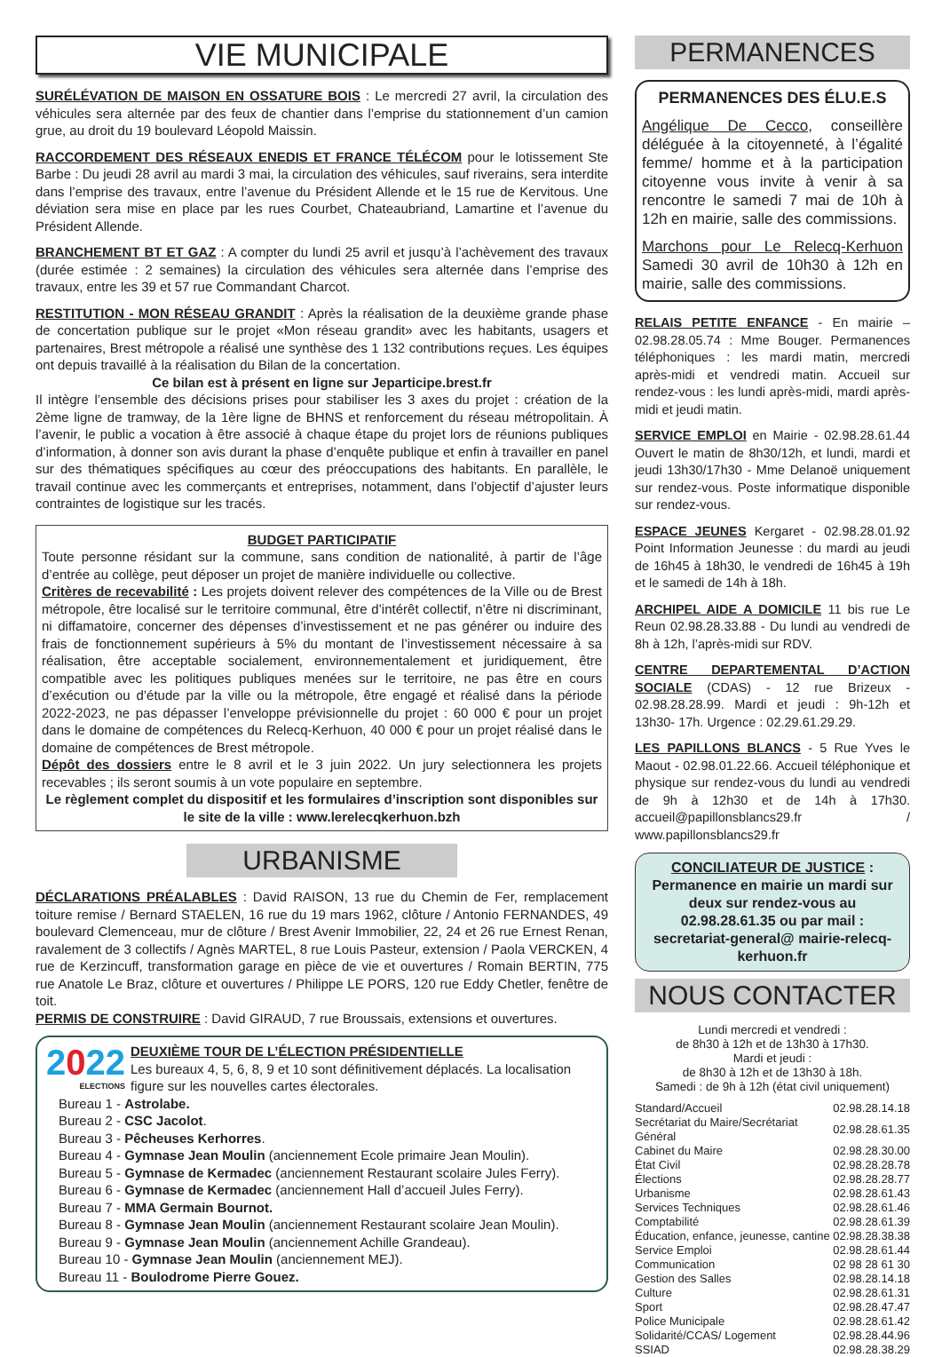VIE MUNICIPALE
SURÉLÉVATION DE MAISON EN OSSATURE BOIS : Le mercredi 27 avril, la circulation des véhicules sera alternée par des feux de chantier dans l’emprise du stationnement d’un camion grue, au droit du 19 boulevard Léopold Maissin.
RACCORDEMENT DES RÉSEAUX ENEDIS ET FRANCE TÉLÉCOM pour le lotissement Ste Barbe : Du jeudi 28 avril au mardi 3 mai, la circulation des véhicules, sauf riverains, sera interdite dans l’emprise des travaux, entre l’avenue du Président Allende et le 15 rue de Kervitous. Une déviation sera mise en place par les rues Courbet, Chateaubriand, Lamartine et l’avenue du Président Allende.
BRANCHEMENT BT ET GAZ : A compter du lundi 25 avril et jusqu’à l’achèvement des travaux (durée estimée : 2 semaines) la circulation des véhicules sera alternée dans l’emprise des travaux, entre les 39 et 57 rue Commandant Charcot.
RESTITUTION - MON RÉSEAU GRANDIT : Après la réalisation de la deuxième grande phase de concertation publique sur le projet «Mon réseau grandit» avec les habitants, usagers et partenaires, Brest métropole a réalisé une synthèse des 1 132 contributions reçues. Les équipes ont depuis travaillé à la réalisation du Bilan de la concertation.
Ce bilan est à présent en ligne sur Jeparticipe.brest.fr
Il intègre l’ensemble des décisions prises pour stabiliser les 3 axes du projet : création de la 2ème ligne de tramway, de la 1ère ligne de BHNS et renforcement du réseau métropolitain. À l’avenir, le public a vocation à être associé à chaque étape du projet lors de réunions publiques d’information, à donner son avis durant la phase d’enquête publique et enfin à travailler en panel sur des thématiques spécifiques au cœur des préoccupations des habitants. En parallèle, le travail continue avec les commerçants et entreprises, notamment, dans l’objectif d’ajuster leurs contraintes de logistique sur les tracés.
BUDGET PARTICIPATIF
Toute personne résidant sur la commune, sans condition de nationalité, à partir de l’âge d’entrée au collège, peut déposer un projet de manière individuelle ou collective.
Critères de recevabilité : Les projets doivent relever des compétences de la Ville ou de Brest métropole, être localisé sur le territoire communal, être d’intérêt collectif, n’être ni discriminant, ni diffamatoire, concerner des dépenses d’investissement et ne pas générer ou induire des frais de fonctionnement supérieurs à 5% du montant de l’investissement nécessaire à sa réalisation, être acceptable socialement, environnementalement et juridiquement, être compatible avec les politiques publiques menées sur le territoire, ne pas être en cours d’exécution ou d’étude par la ville ou la métropole, être engagé et réalisé dans la période 2022-2023, ne pas dépasser l’enveloppe prévisionnelle du projet : 60 000 € pour un projet dans le domaine de compétences du Relecq-Kerhuon, 40 000 € pour un projet réalisé dans le domaine de compétences de Brest métropole.
Dépôt des dossiers entre le 8 avril et le 3 juin 2022. Un jury selectionnera les projets recevables ; ils seront soumis à un vote populaire en septembre.
Le règlement complet du dispositif et les formulaires d’inscription sont disponibles sur le site de la ville : www.lerelecqkerhuon.bzh
URBANISME
DÉCLARATIONS PRÉALABLES : David RAISON, 13 rue du Chemin de Fer, remplacement toiture remise / Bernard STAELEN, 16 rue du 19 mars 1962, clôture / Antonio FERNANDES, 49 boulevard Clemenceau, mur de clôture / Brest Avenir Immobilier, 22, 24 et 26 rue Ernest Renan, ravalement de 3 collectifs / Agnès MARTEL, 8 rue Louis Pasteur, extension / Paola VERCKEN, 4 rue de Kerzincuff, transformation garage en pièce de vie et ouvertures / Romain BERTIN, 775 rue Anatole Le Braz, clôture et ouvertures / Philippe LE PORS, 120 rue Eddy Chetler, fenêtre de toit.
PERMIS DE CONSTRUIRE : David GIRAUD, 7 rue Broussais, extensions et ouvertures.
2022
ELECTIONS
DEUXIÈME TOUR DE L’ÉLECTION PRÉSIDENTIELLE
Les bureaux 4, 5, 6, 8, 9 et 10 sont définitivement déplacés. La localisation figure sur les nouvelles cartes électorales.
Bureau 1 - Astrolabe.
Bureau 2 - CSC Jacolot.
Bureau 3 - Pêcheuses Kerhorres.
Bureau 4 - Gymnase Jean Moulin (anciennement Ecole primaire Jean Moulin).
Bureau 5 - Gymnase de Kermadec (anciennement Restaurant scolaire Jules Ferry).
Bureau 6 - Gymnase de Kermadec (anciennement Hall d’accueil Jules Ferry).
Bureau 7 - MMA Germain Bournot.
Bureau 8 - Gymnase Jean Moulin (anciennement Restaurant scolaire Jean Moulin).
Bureau 9 - Gymnase Jean Moulin (anciennement Achille Grandeau).
Bureau 10 - Gymnase Jean Moulin (anciennement MEJ).
Bureau 11 - Boulodrome Pierre Gouez.
PERMANENCES
PERMANENCES DES ÉLU.E.S
Angélique De Cecco, conseillère déléguée à la citoyenneté, à l’égalité femme/ homme et à la participation citoyenne vous invite à venir à sa rencontre le samedi 7 mai de 10h à 12h en mairie, salle des commissions.
Marchons pour Le Relecq-Kerhuon Samedi 30 avril de 10h30 à 12h en mairie, salle des commissions.
RELAIS PETITE ENFANCE - En mairie – 02.98.28.05.74 : Mme Bouger. Permanences téléphoniques : les mardi matin, mercredi après-midi et vendredi matin. Accueil sur rendez-vous : les lundi après-midi, mardi après-midi et jeudi matin.
SERVICE EMPLOI en Mairie - 02.98.28.61.44 Ouvert le matin de 8h30/12h, et lundi, mardi et jeudi 13h30/17h30 - Mme Delanoë uniquement sur rendez-vous. Poste informatique disponible sur rendez-vous.
ESPACE JEUNES Kergaret - 02.98.28.01.92 Point Information Jeunesse : du mardi au jeudi de 16h45 à 18h30, le vendredi de 16h45 à 19h et le samedi de 14h à 18h.
ARCHIPEL AIDE A DOMICILE 11 bis rue Le Reun 02.98.28.33.88 - Du lundi au vendredi de 8h à 12h, l’après-midi sur RDV.
CENTRE DEPARTEMENTAL D’ACTION SOCIALE (CDAS) - 12 rue Brizeux - 02.98.28.28.99. Mardi et jeudi : 9h-12h et 13h30- 17h. Urgence : 02.29.61.29.29.
LES PAPILLONS BLANCS - 5 Rue Yves le Maout - 02.98.01.22.66. Accueil téléphonique et physique sur rendez-vous du lundi au vendredi de 9h à 12h30 et de 14h à 17h30. accueil@papillonsblancs29.fr / www.papillonsblancs29.fr
CONCILIATEUR DE JUSTICE : Permanence en mairie un mardi sur deux sur rendez-vous au 02.98.28.61.35 ou par mail : secretariat-general@ mairie-relecq-kerhuon.fr
NOUS CONTACTER
Lundi mercredi et vendredi :
de 8h30 à 12h et de 13h30 à 17h30.
Mardi et jeudi :
de 8h30 à 12h et de 13h30 à 18h.
Samedi : de 9h à 12h (état civil uniquement)
| Standard/Accueil | 02.98.28.14.18 |
| Secrétariat du Maire/Secrétariat Général | 02.98.28.61.35 |
| Cabinet du Maire | 02.98.28.30.00 |
| État Civil | 02.98.28.28.78 |
| Élections | 02.98.28.28.77 |
| Urbanisme | 02.98.28.61.43 |
| Services Techniques | 02.98.28.61.46 |
| Comptabilité | 02.98.28.61.39 |
| Éducation, enfance, jeunesse, cantine | 02.98.28.38.38 |
| Service Emploi | 02.98.28.61.44 |
| Communication | 02 98 28 61 30 |
| Gestion des Salles | 02.98.28.14.18 |
| Culture | 02.98.28.61.31 |
| Sport | 02.98.28.47.47 |
| Police Municipale | 02.98.28.61.42 |
| Solidarité/CCAS/ Logement | 02.98.28.44.96 |
| SSIAD | 02.98.28.38.29 |